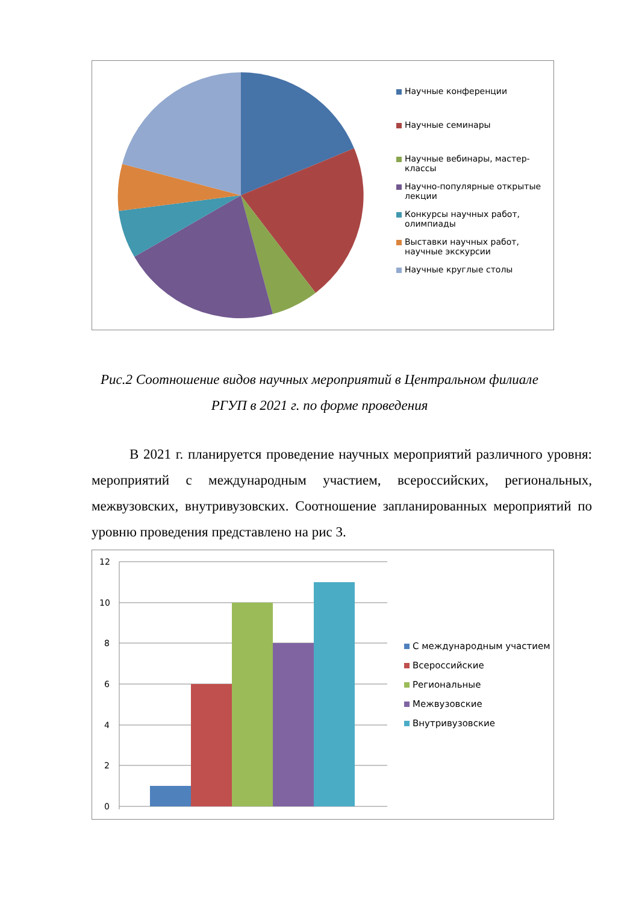Научные конференции
Научные семинары
Научные вебинары, мастер-классы
Научно-популярные открытые лекции
Конкурсы научных работ, олимпиады
Выставки научных работ, научные экскурсии
Научные круглые столы
Рис.2 Соотношение видов научных мероприятий в Центральном филиале РГУП в 2021 г. по форме проведения
В 2021 г. планируется проведение научных мероприятий различного уровня: мероприятий с международным участием, всероссийских, региональных, межвузовских, внутривузовских. Соотношение запланированных мероприятий по уровню проведения представлено на рис 3.
12
10
8
6
4
2
0
С международным участием
Всероссийские
Региональные
Межвузовские
Внутривузовские